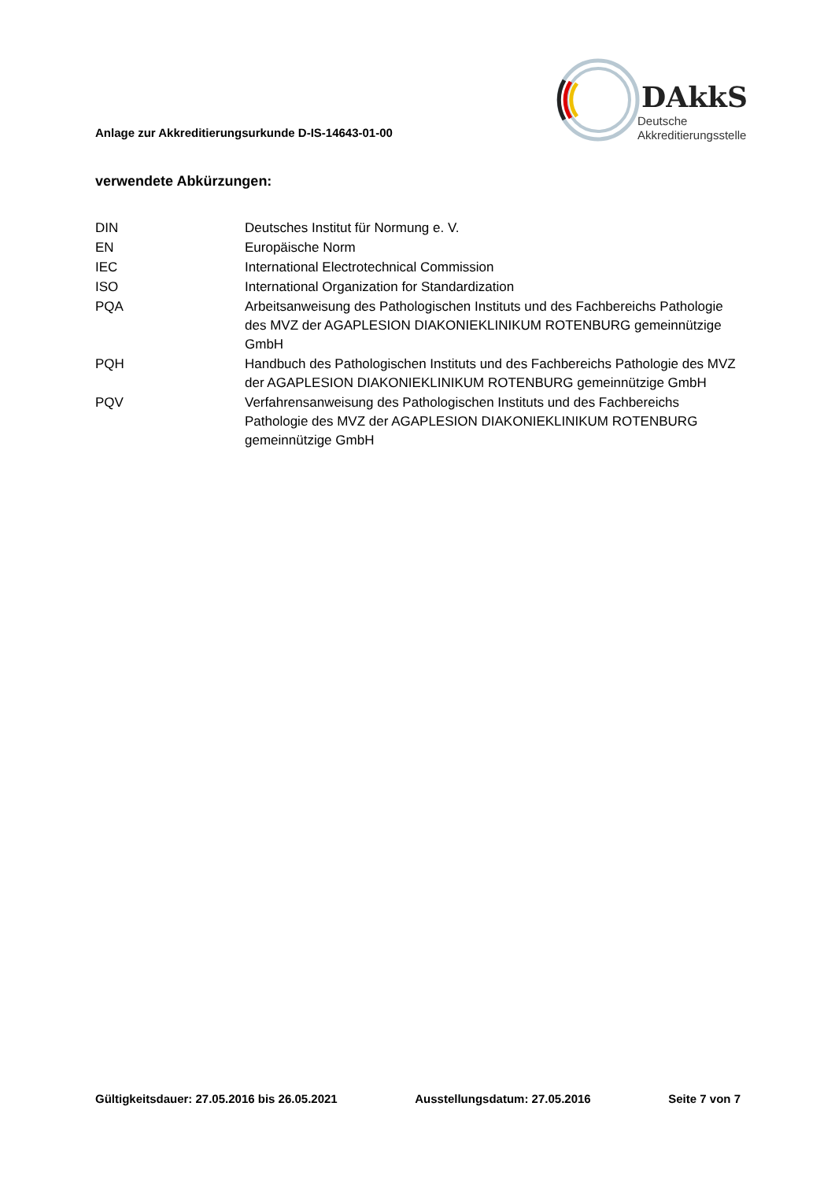Anlage zur Akkreditierungsurkunde D-IS-14643-01-00
DAkkS
Deutsche
Akkreditierungsstelle
verwendete Abkürzungen:
| DIN | Deutsches Institut für Normung e. V. |
| EN | Europäische Norm |
| IEC | International Electrotechnical Commission |
| ISO | International Organization for Standardization |
| PQA | Arbeitsanweisung des Pathologischen Instituts und des Fachbereichs Pathologie des MVZ der AGAPLESION DIAKONIEKLINIKUM ROTENBURG gemeinnützige GmbH |
| PQH | Handbuch des Pathologischen Instituts und des Fachbereichs Pathologie des MVZ der AGAPLESION DIAKONIEKLINIKUM ROTENBURG gemeinnützige GmbH |
| PQV | Verfahrensanweisung des Pathologischen Instituts und des Fachbereichs Pathologie des MVZ der AGAPLESION DIAKONIEKLINIKUM ROTENBURG gemeinnützige GmbH |
Gültigkeitsdauer: 27.05.2016 bis 26.05.2021 Ausstellungsdatum: 27.05.2016 Seite 7 von 7